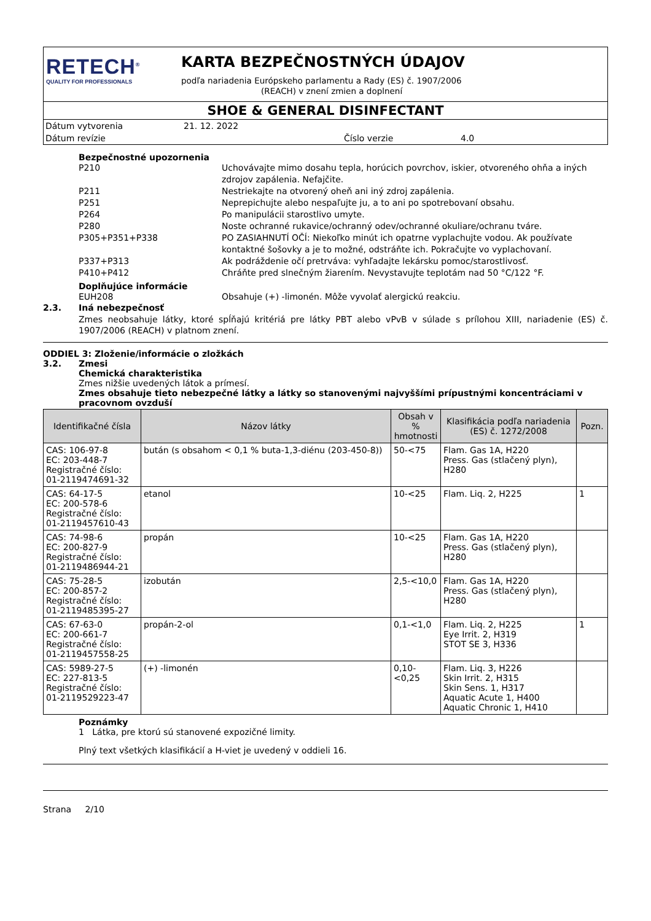RETECH<sup>®</sup>
QUALITY FOR PROFESSIONALS
KARTA BEZPEČNOSTNÝCH ÚDAJOV
podľa nariadenia Európskeho parlamentu a Rady (ES) č. 1907/2006
(REACH) v znení zmien a doplnení
SHOE & GENERAL DISINFECTANT
Dátum vytvorenia 21. 12. 2022
Dátum revízie Číslo verzie 4.0
Bezpečnostné upozornenia
P210 Uchovávajte mimo dosahu tepla, horúcich povrchov, iskier, otvoreného ohňa a iných zdrojov zapálenia. Nefajčite.
P211 Nestriekajte na otvorený oheň ani iný zdroj zapálenia.
P251 Neprepichujte alebo nespaľujte ju, a to ani po spotrebovaní obsahu.
P264 Po manipulácii starostlivo umyte.
P280 Noste ochranné rukavice/ochranný odev/ochranné okuliare/ochranu tváre.
P305+P351+P338 PO ZASIAHNUTÍ OČÍ: Niekoľko minút ich opatrne vyplachujte vodou. Ak používate kontaktné šošovky a je to možné, odstráňte ich. Pokračujte vo vyplachovaní.
P337+P313 Ak podráždenie očí pretrváva: vyhľadajte lekársku pomoc/starostlivosť.
P410+P412 Chráňte pred slnečným žiarením. Nevystavujte teplotám nad 50 °C/122 °F.
Doplňujúce informácie
EUH208 Obsahuje (+) -limonén. Môže vyvolať alergickú reakciu.
2.3. Iná nebezpečnosť
Zmes neobsahuje látky, ktoré spĺňajú kritériá pre látky PBT alebo vPvB v súlade s prílohou XIII, nariadenie (ES) č. 1907/2006 (REACH) v platnom znení.
ODDIEL 3: Zloženie/informácie o zložkách
3.2. Zmesi
Chemická charakteristika
Zmes nižšie uvedených látok a prímesí.
Zmes obsahuje tieto nebezpečné látky a látky so stanovenými najvyššími prípustnými koncentráciami v pracovnom ovzduší
| Identifikačné čísla | Názov látky | Obsah v % hmotnosti | Klasifikácia podľa nariadenia (ES) č. 1272/2008 | Pozn. |
| --- | --- | --- | --- | --- |
| CAS: 106-97-8 EC: 203-448-7 Registračné číslo: 01-2119474691-32 | bután (s obsahom < 0,1 % buta-1,3-diénu (203-450-8)) | 50-<75 | Flam. Gas 1A, H220 Press. Gas (stlačený plyn), H280 | |
| CAS: 64-17-5 EC: 200-578-6 Registračné číslo: 01-2119457610-43 | etanol | 10-<25 | Flam. Liq. 2, H225 | 1 |
| CAS: 74-98-6 EC: 200-827-9 Registračné číslo: 01-2119486944-21 | propán | 10-<25 | Flam. Gas 1A, H220 Press. Gas (stlačený plyn), H280 | |
| CAS: 75-28-5 EC: 200-857-2 Registračné číslo: 01-2119485395-27 | izobután | 2,5-<10,0 | Flam. Gas 1A, H220 Press. Gas (stlačený plyn), H280 | |
| CAS: 67-63-0 EC: 200-661-7 Registračné číslo: 01-2119457558-25 | propán-2-ol | 0,1-<1,0 | Flam. Liq. 2, H225 Eye Irrit. 2, H319 STOT SE 3, H336 | 1 |
| CAS: 5989-27-5 EC: 227-813-5 Registračné číslo: 01-2119529223-47 | (+) -limonén | 0,10-<0,25 | Flam. Liq. 3, H226 Skin Irrit. 2, H315 Skin Sens. 1, H317 Aquatic Acute 1, H400 Aquatic Chronic 1, H410 | |
Poznámky
1 Látka, pre ktorú sú stanovené expozičné limity.
Plný text všetkých klasifikácií a H-viet je uvedený v oddieli 16.
Strana 2/10